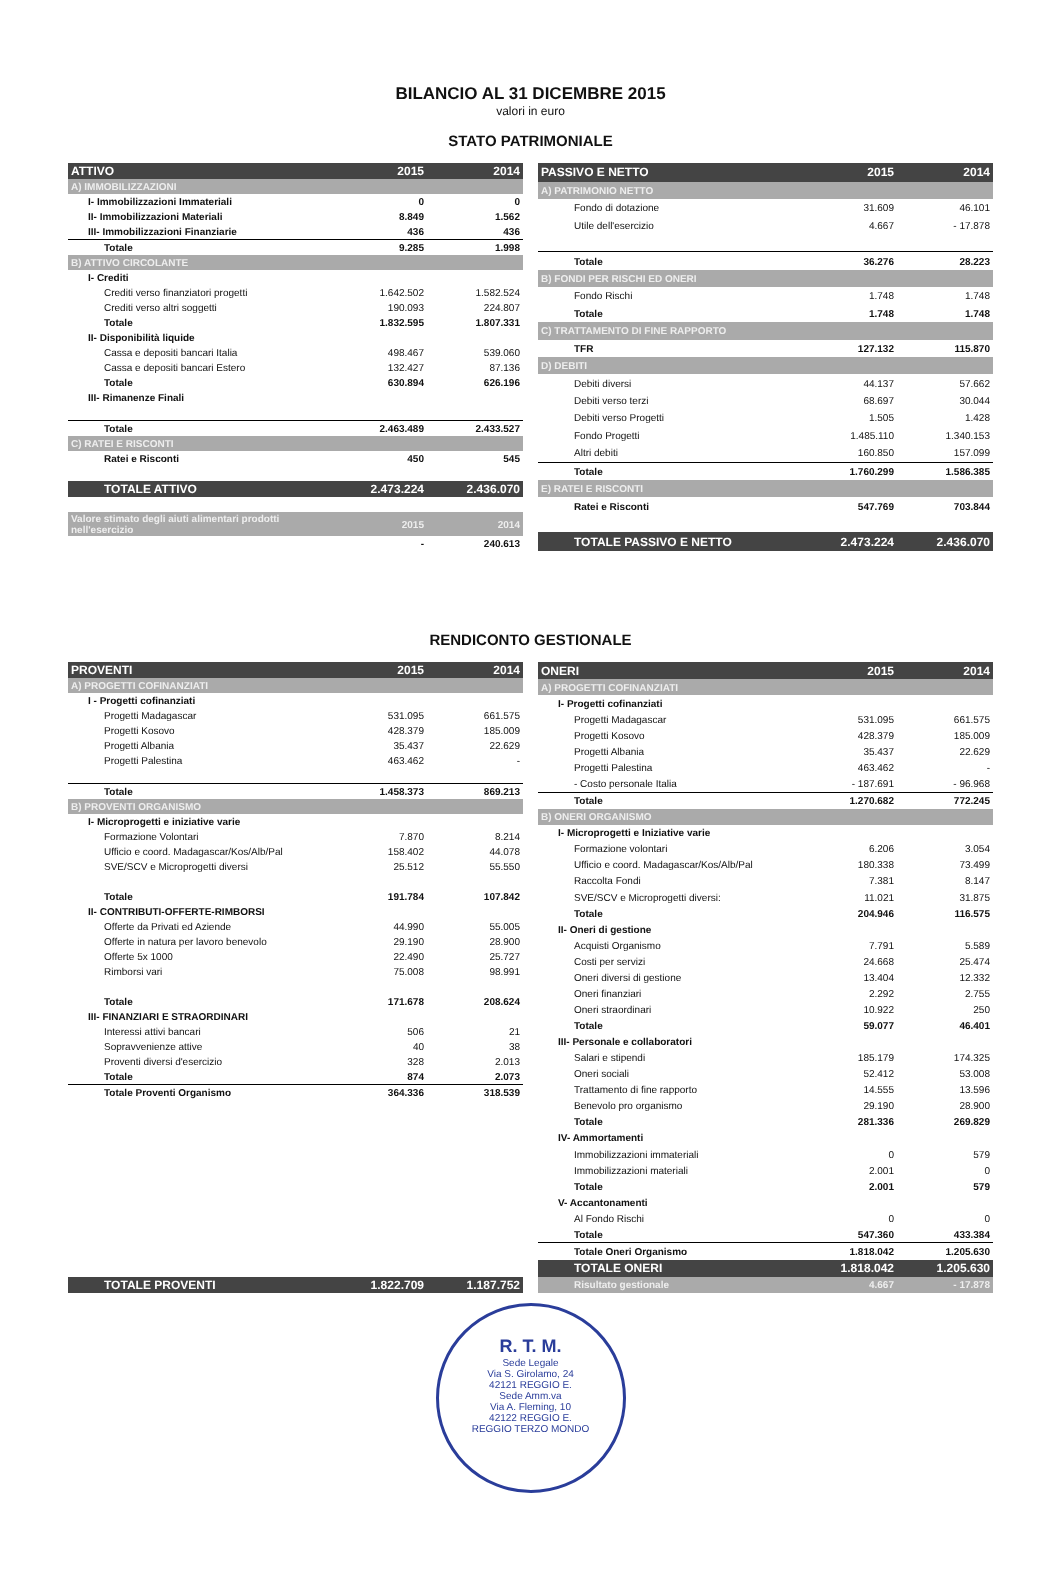BILANCIO AL 31 DICEMBRE 2015
valori in euro
STATO PATRIMONIALE
| ATTIVO | 2015 | 2014 |
| --- | --- | --- |
| A) IMMOBILIZZAZIONI | | |
| I- Immobilizzazioni Immateriali | 0 | 0 |
| II- Immobilizzazioni Materiali | 8.849 | 1.562 |
| III- Immobilizzazioni Finanziarie | 436 | 436 |
| Totale | 9.285 | 1.998 |
| B) ATTIVO CIRCOLANTE | | |
| I- Crediti | | |
| Crediti verso finanziatori progetti | 1.642.502 | 1.582.524 |
| Crediti verso altri soggetti | 190.093 | 224.807 |
| Totale | 1.832.595 | 1.807.331 |
| II- Disponibilità liquide | | |
| Cassa e depositi bancari Italia | 498.467 | 539.060 |
| Cassa e depositi bancari Estero | 132.427 | 87.136 |
| Totale | 630.894 | 626.196 |
| III- Rimanenze Finali | | |
| Totale | 2.463.489 | 2.433.527 |
| C) RATEI E RISCONTI | | |
| Ratei e Risconti | 450 | 545 |
| TOTALE ATTIVO | 2.473.224 | 2.436.070 |
| Valore stimato degli aiuti alimentari prodotti nell'esercizio | 2015 | 2014 |
| | - | 240.613 |
| PASSIVO E NETTO | 2015 | 2014 |
| --- | --- | --- |
| A) PATRIMONIO NETTO | | |
| Fondo di dotazione | 31.609 | 46.101 |
| Utile dell'esercizio | 4.667 | - 17.878 |
| Totale | 36.276 | 28.223 |
| B) FONDI PER RISCHI ED ONERI | | |
| Fondo Rischi | 1.748 | 1.748 |
| Totale | 1.748 | 1.748 |
| C) TRATTAMENTO DI FINE RAPPORTO | | |
| TFR | 127.132 | 115.870 |
| D) DEBITI | | |
| Debiti diversi | 44.137 | 57.662 |
| Debiti verso terzi | 68.697 | 30.044 |
| Debiti verso Progetti | 1.505 | 1.428 |
| Fondo Progetti | 1.485.110 | 1.340.153 |
| Altri debiti | 160.850 | 157.099 |
| Totale | 1.760.299 | 1.586.385 |
| E) RATEI E RISCONTI | | |
| Ratei e Risconti | 547.769 | 703.844 |
| TOTALE PASSIVO E NETTO | 2.473.224 | 2.436.070 |
RENDICONTO GESTIONALE
| PROVENTI | 2015 | 2014 |
| --- | --- | --- |
| A) PROGETTI COFINANZIATI | | |
| I - Progetti cofinanziati | | |
| Progetti Madagascar | 531.095 | 661.575 |
| Progetti Kosovo | 428.379 | 185.009 |
| Progetti Albania | 35.437 | 22.629 |
| Progetti Palestina | 463.462 | - |
| Totale | 1.458.373 | 869.213 |
| B) PROVENTI ORGANISMO | | |
| I- Microprogetti e iniziative varie | | |
| Formazione Volontari | 7.870 | 8.214 |
| Ufficio e coord. Madagascar/Kos/Alb/Pal | 158.402 | 44.078 |
| SVE/SCV e Microprogetti diversi | 25.512 | 55.550 |
| Totale | 191.784 | 107.842 |
| II- CONTRIBUTI-OFFERTE-RIMBORSI | | |
| Offerte da Privati ed Aziende | 44.990 | 55.005 |
| Offerte in natura per lavoro benevolo | 29.190 | 28.900 |
| Offerte 5x 1000 | 22.490 | 25.727 |
| Rimborsi vari | 75.008 | 98.991 |
| Totale | 171.678 | 208.624 |
| III- FINANZIARI E STRAORDINARI | | |
| Interessi attivi bancari | 506 | 21 |
| Sopravvenienze attive | 40 | 38 |
| Proventi diversi d'esercizio | 328 | 2.013 |
| Totale | 874 | 2.073 |
| Totale Proventi Organismo | 364.336 | 318.539 |
| TOTALE PROVENTI | 1.822.709 | 1.187.752 |
| ONERI | 2015 | 2014 |
| --- | --- | --- |
| A) PROGETTI COFINANZIATI | | |
| I- Progetti cofinanziati | | |
| Progetti Madagascar | 531.095 | 661.575 |
| Progetti Kosovo | 428.379 | 185.009 |
| Progetti Albania | 35.437 | 22.629 |
| Progetti Palestina | 463.462 | - |
| - Costo personale Italia | - 187.691 | - 96.968 |
| Totale | 1.270.682 | 772.245 |
| B) ONERI ORGANISMO | | |
| I- Microprogetti e Iniziative varie | | |
| Formazione volontari | 6.206 | 3.054 |
| Ufficio e coord. Madagascar/Kos/Alb/Pal | 180.338 | 73.499 |
| Raccolta Fondi | 7.381 | 8.147 |
| SVE/SCV e Microprogetti diversi: | 11.021 | 31.875 |
| Totale | 204.946 | 116.575 |
| II- Oneri di gestione | | |
| Acquisti Organismo | 7.791 | 5.589 |
| Costi per servizi | 24.668 | 25.474 |
| Oneri diversi di gestione | 13.404 | 12.332 |
| Oneri finanziari | 2.292 | 2.755 |
| Oneri straordinari | 10.922 | 250 |
| Totale | 59.077 | 46.401 |
| III- Personale e collaboratori | | |
| Salari e stipendi | 185.179 | 174.325 |
| Oneri sociali | 52.412 | 53.008 |
| Trattamento di fine rapporto | 14.555 | 13.596 |
| Benevolo pro organismo | 29.190 | 28.900 |
| Totale | 281.336 | 269.829 |
| IV- Ammortamenti | | |
| Immobilizzazioni immateriali | 0 | 579 |
| Immobilizzazioni materiali | 2.001 | 0 |
| Totale | 2.001 | 579 |
| V- Accantonamenti | | |
| Al Fondo Rischi | 0 | 0 |
| Totale | 547.360 | 433.384 |
| Totale Oneri Organismo | 1.818.042 | 1.205.630 |
| TOTALE ONERI | 1.818.042 | 1.205.630 |
| Risultato gestionale | 4.667 | - 17.878 |
R. T. M.
Sede Legale
Via S. Girolamo, 24
42121 REGGIO E.
Sede Amm.va
Via A. Fleming, 10
42122 REGGIO E.
REGGIO TERZO MONDO